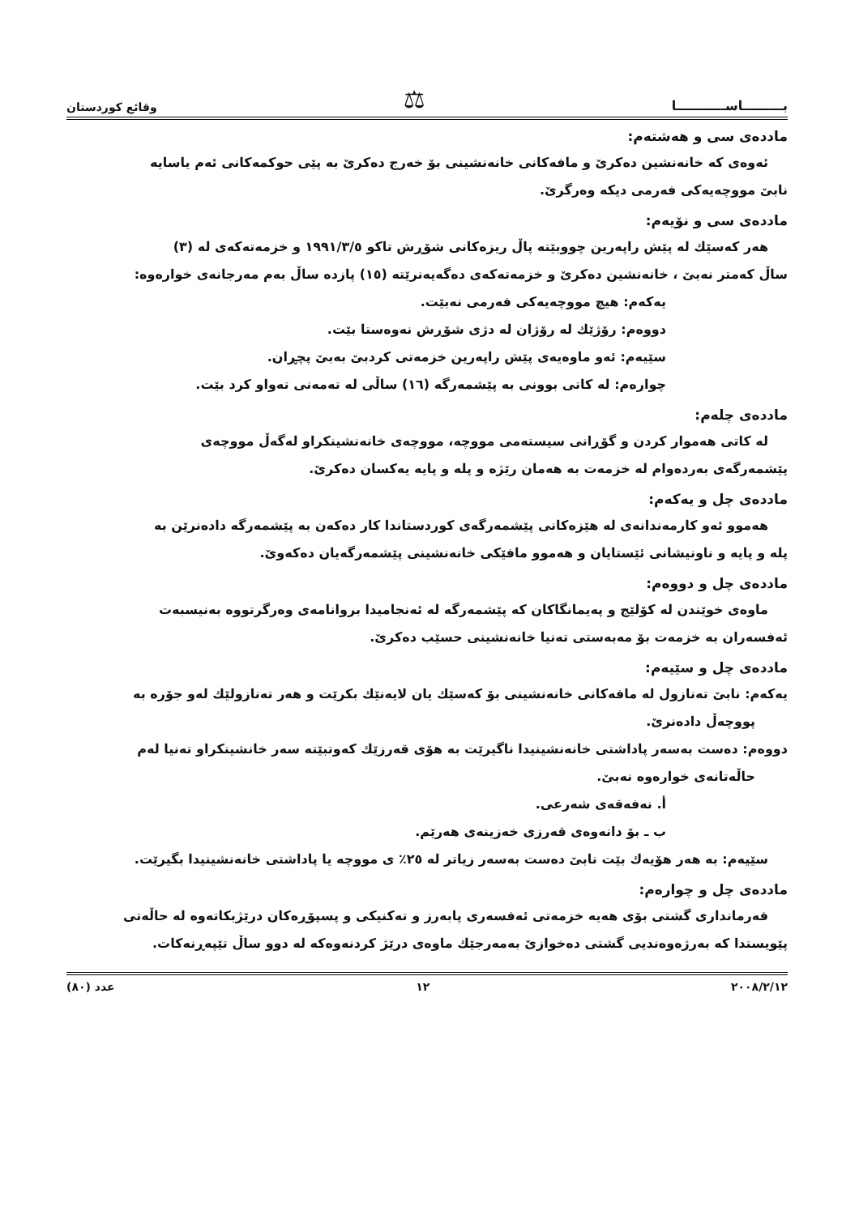بـــــــــاســـــــــــا ⚖ وقائع كوردستان
ماددەی سی و هەشتەم:
ئەوەی کە خانەنشین دەکرێ و مافەکانی خانەنشینی بۆ خەرج دەکرێ بە پێی حوکمەکانی ئەم یاسایە
نابێ مووچەیەکی فەرمی دیکە وەرگرێ.
ماددەی سی و نۆیەم:
هەر کەسێك لە پێش راپەرین چووبێتە پاڵ ریزەکانی شۆڕش تاکو ١٩٩١/٣/٥ و خزمەتەکەی لە (٣)
ساڵ کەمتر نەبێ ، خانەنشین دەکرێ و خزمەتەکەی دەگەیەنرێتە (١٥) پازدە ساڵ بەم مەرجانەی خوارەوە:
یەکەم: هیچ مووچەیەکی فەرمی نەبێت.
دووەم: رۆژێك لە رۆژان لە دژی شۆڕش نەوەستا بێت.
سێیەم: ئەو ماوەیەی پێش راپەرین خزمەتی کردبێ بەبێ پچڕان.
چوارەم: لە کاتی بوونی بە پێشمەرگە (١٦) ساڵی لە تەمەنی تەواو کرد بێت.
ماددەی چلەم:
لە کاتی هەموار کردن و گۆڕانی سیستەمی مووچە، مووچەی خانەنشینکراو لەگەڵ مووچەی
پێشمەرگەی بەردەوام لە خزمەت بە هەمان رێژە و پلە و پایە یەکسان دەکرێ.
ماددەی چل و یەکەم:
هەموو ئەو کارمەندانەی لە هێزەکانی پێشمەرگەی کوردستاندا کار دەکەن بە پێشمەرگە دادەنرێن بە
پلە و پایە و ناونیشانی ئێستایان و هەموو مافێکی خانەنشینی پێشمەرگەیان دەکەوێ.
ماددەی چل و دووەم:
ماوەی خوێندن لە کۆلێج و پەیمانگاکان کە پێشمەرگە لە ئەنجامیدا بروانامەی وەرگرتووە بەنیسبەت
ئەفسەران بە خزمەت بۆ مەبەستی تەنیا خانەنشینی حسێب دەکرێ.
ماددەی چل و سێیەم:
یەکەم: نابێ تەنازول لە مافەکانی خانەنشینی بۆ کەسێك یان لایەنێك بکرێت و هەر تەنازولێك لەو جۆرە بە
پووچەڵ دادەنرێ.
دووەم: دەست بەسەر پاداشتی خانەنشینیدا ناگیرێت بە هۆی قەرزێك کەوتبێتە سەر خانشینکراو تەنیا لەم
حاڵەتانەی خوارەوە نەبێ.
أ. نەفەقەی شەرعی.
ب ـ بۆ دانەوەی قەرزی خەزینەی هەرێم.
سێیەم: بە هەر هۆیەك بێت نابێ دەست بەسەر زیاتر لە ٢٥٪ ی مووچە یا پاداشتی خانەنشینیدا بگیرێت.
ماددەی چل و چوارەم:
فەرمانداری گشتی بۆی هەیە خزمەتی ئەفسەری پابەرز و تەکنیکی و پسپۆڕەکان درێژبکاتەوە لە حاڵەتی
پێویستدا کە بەرژەوەندیی گشتی دەخوازێ بەمەرجێك ماوەی درێژ کردنەوەکە لە دوو ساڵ تێپەڕنەکات.
٢٠٠٨/٢/١٢ ١٢ عدد (٨٠)